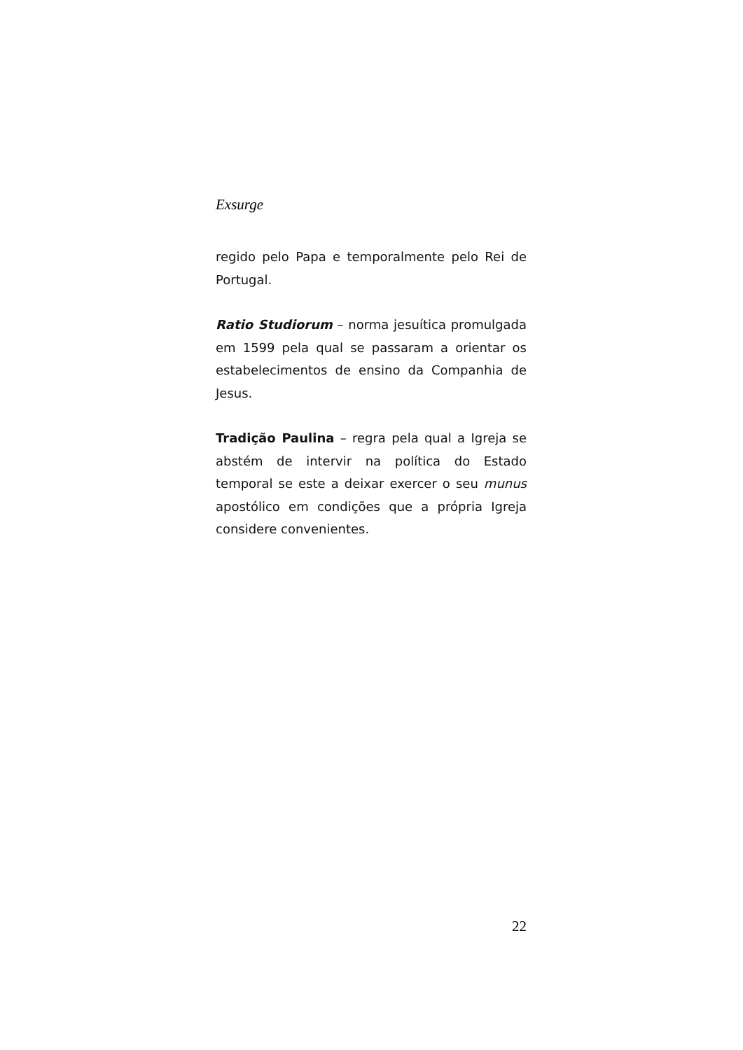Exsurge
regido pelo Papa e temporalmente pelo Rei de Portugal.
Ratio Studiorum – norma jesuítica promulgada em 1599 pela qual se passaram a orientar os estabelecimentos de ensino da Companhia de Jesus.
Tradição Paulina – regra pela qual a Igreja se abstém de intervir na política do Estado temporal se este a deixar exercer o seu munus apostólico em condições que a própria Igreja considere convenientes.
22